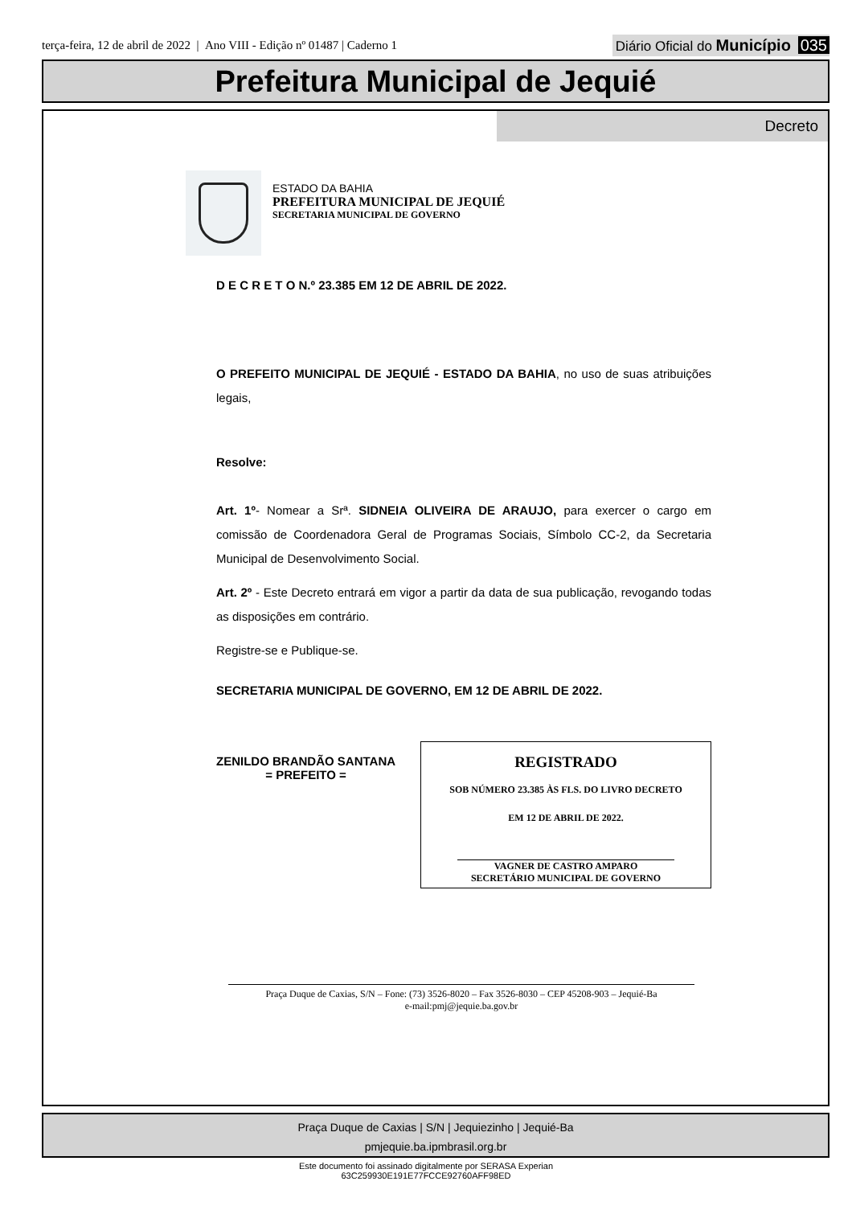terça-feira, 12 de abril de 2022 | Ano VIII - Edição nº 01487 | Caderno 1
Diário Oficial do Município 035
Prefeitura Municipal de Jequié
Decreto
ESTADO DA BAHIA
PREFEITURA MUNICIPAL DE JEQUIÉ
SECRETARIA MUNICIPAL DE GOVERNO
D E C R E T O N.º 23.385 EM 12 DE ABRIL DE 2022.
O PREFEITO MUNICIPAL DE JEQUIÉ - ESTADO DA BAHIA, no uso de suas atribuições legais,
Resolve:
Art. 1º- Nomear a Srª. SIDNEIA OLIVEIRA DE ARAUJO, para exercer o cargo em comissão de Coordenadora Geral de Programas Sociais, Símbolo CC-2, da Secretaria Municipal de Desenvolvimento Social.
Art. 2º - Este Decreto entrará em vigor a partir da data de sua publicação, revogando todas as disposições em contrário.
Registre-se e Publique-se.
SECRETARIA MUNICIPAL DE GOVERNO, EM 12 DE ABRIL DE 2022.
ZENILDO BRANDÃO SANTANA
= PREFEITO =
REGISTRADO
SOB NÚMERO 23.385 ÀS FLS. DO LIVRO DECRETO
EM 12 DE ABRIL DE 2022.
VAGNER DE CASTRO AMPARO
SECRETÁRIO MUNICIPAL DE GOVERNO
Praça Duque de Caxias, S/N – Fone: (73) 3526-8020 – Fax 3526-8030 – CEP 45208-903 – Jequié-Ba
e-mail:pmj@jequie.ba.gov.br
Praça Duque de Caxias | S/N | Jequiezinho | Jequié-Ba
pmjequie.ba.ipmbrasil.org.br
Este documento foi assinado digitalmente por SERASA Experian
63C259930E191E77FCCE92760AFF98ED